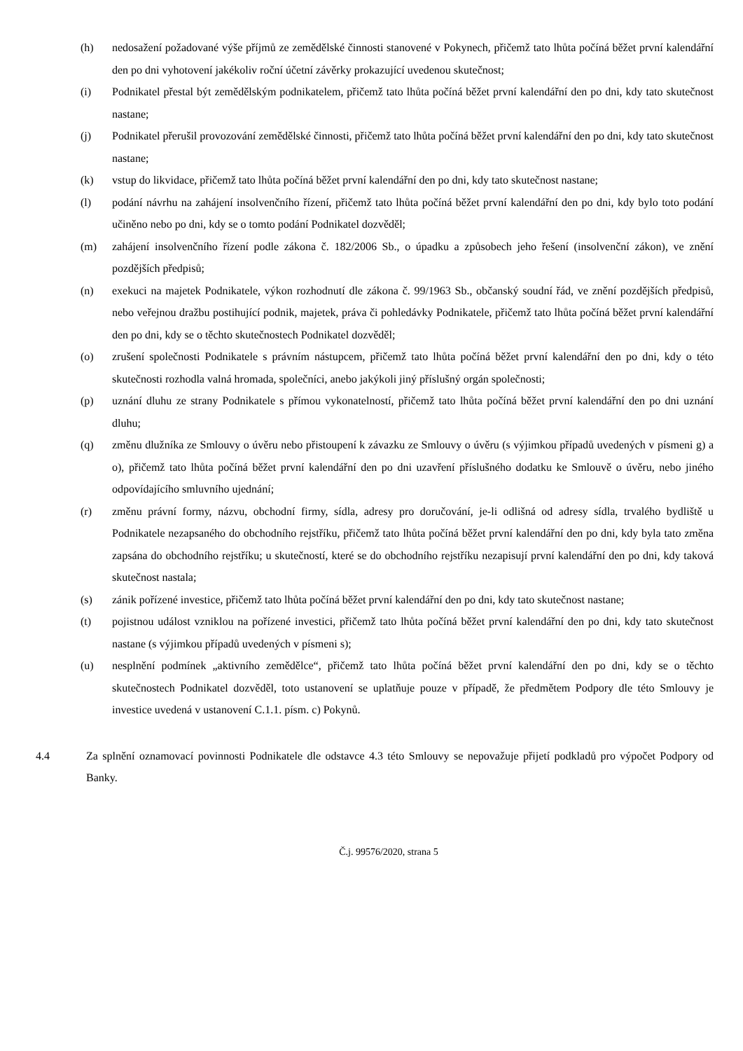(h) nedosažení požadované výše příjmů ze zemědělské činnosti stanovené v Pokynech, přičemž tato lhůta počíná běžet první kalendářní den po dni vyhotovení jakékoliv roční účetní závěrky prokazující uvedenou skutečnost;
(i) Podnikatel přestal být zemědělským podnikatelem, přičemž tato lhůta počíná běžet první kalendářní den po dni, kdy tato skutečnost nastane;
(j) Podnikatel přerušil provozování zemědělské činnosti, přičemž tato lhůta počíná běžet první kalendářní den po dni, kdy tato skutečnost nastane;
(k) vstup do likvidace, přičemž tato lhůta počíná běžet první kalendářní den po dni, kdy tato skutečnost nastane;
(l) podání návrhu na zahájení insolvenčního řízení, přičemž tato lhůta počíná běžet první kalendářní den po dni, kdy bylo toto podání učiněno nebo po dni, kdy se o tomto podání Podnikatel dozvěděl;
(m) zahájení insolvenčního řízení podle zákona č. 182/2006 Sb., o úpadku a způsobech jeho řešení (insolvenční zákon), ve znění pozdějších předpisů;
(n) exekuci na majetek Podnikatele, výkon rozhodnutí dle zákona č. 99/1963 Sb., občanský soudní řád, ve znění pozdějších předpisů, nebo veřejnou dražbu postihující podnik, majetek, práva či pohledávky Podnikatele, přičemž tato lhůta počíná běžet první kalendářní den po dni, kdy se o těchto skutečnostech Podnikatel dozvěděl;
(o) zrušení společnosti Podnikatele s právním nástupcem, přičemž tato lhůta počíná běžet první kalendářní den po dni, kdy o této skutečnosti rozhodla valná hromada, společníci, anebo jakýkoli jiný příslušný orgán společnosti;
(p) uznání dluhu ze strany Podnikatele s přímou vykonatelností, přičemž tato lhůta počíná běžet první kalendářní den po dni uznání dluhu;
(q) změnu dlužníka ze Smlouvy o úvěru nebo přistoupení k závazku ze Smlouvy o úvěru (s výjimkou případů uvedených v písmeni g) a o), přičemž tato lhůta počíná běžet první kalendářní den po dni uzavření příslušného dodatku ke Smlouvě o úvěru, nebo jiného odpovídajícího smluvního ujednání;
(r) změnu právní formy, názvu, obchodní firmy, sídla, adresy pro doručování, je-li odlišná od adresy sídla, trvalého bydliště u Podnikatele nezapsaného do obchodního rejstříku, přičemž tato lhůta počíná běžet první kalendářní den po dni, kdy byla tato změna zapsána do obchodního rejstříku; u skutečností, které se do obchodního rejstříku nezapisují první kalendářní den po dni, kdy taková skutečnost nastala;
(s) zánik pořízené investice, přičemž tato lhůta počíná běžet první kalendářní den po dni, kdy tato skutečnost nastane;
(t) pojistnou událost vzniklou na pořízené investici, přičemž tato lhůta počíná běžet první kalendářní den po dni, kdy tato skutečnost nastane (s výjimkou případů uvedených v písmeni s);
(u) nesplnění podmínek „aktivního zemědělce“, přičemž tato lhůta počíná běžet první kalendářní den po dni, kdy se o těchto skutečnostech Podnikatel dozvěděl, toto ustanovení se uplatňuje pouze v případě, že předmětem Podpory dle této Smlouvy je investice uvedená v ustanovení C.1.1. písm. c) Pokynů.
4.4 Za splnění oznamovací povinnosti Podnikatele dle odstavce 4.3 této Smlouvy se nepovažuje přijetí podkladů pro výpočet Podpory od Banky.
Č.j. 99576/2020, strana 5